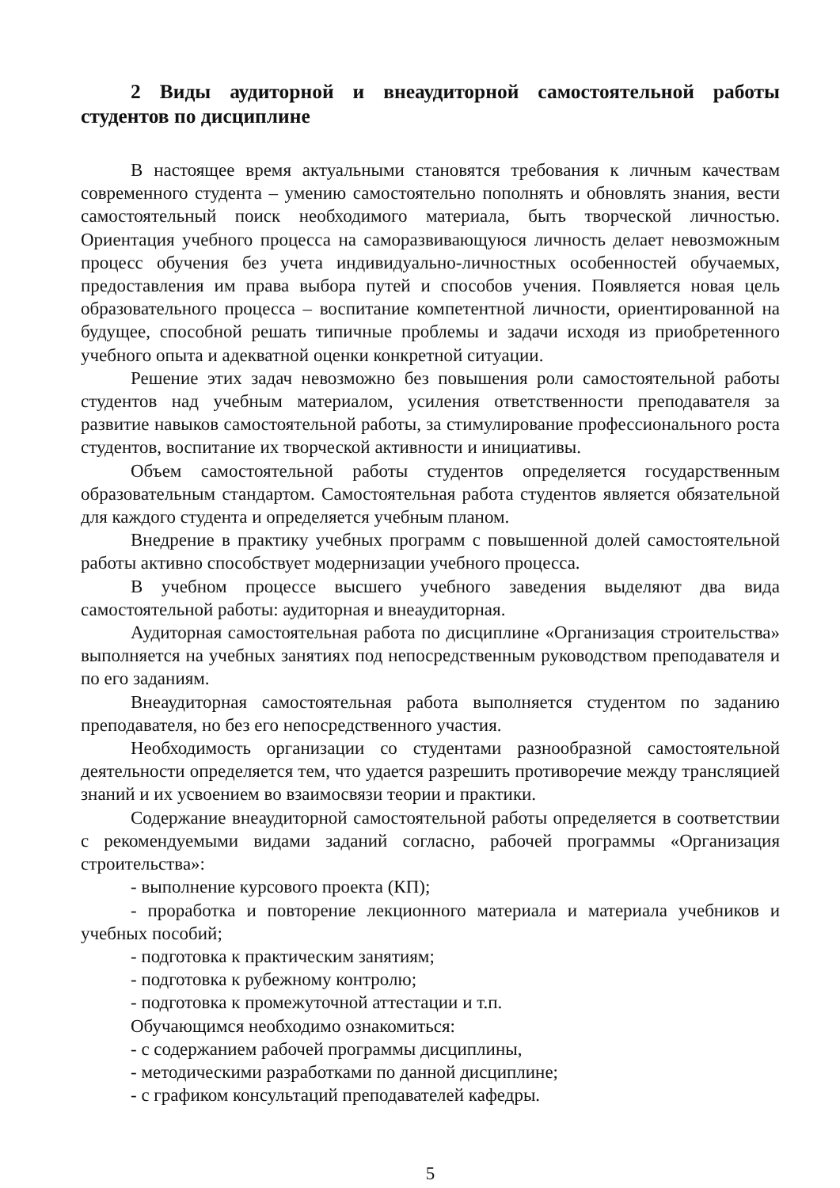2 Виды аудиторной и внеаудиторной самостоятельной работы студентов по дисциплине
В настоящее время актуальными становятся требования к личным качествам современного студента – умению самостоятельно пополнять и обновлять знания, вести самостоятельный поиск необходимого материала, быть творческой личностью. Ориентация учебного процесса на саморазвивающуюся личность делает невозможным процесс обучения без учета индивидуально-личностных особенностей обучаемых, предоставления им права выбора путей и способов учения. Появляется новая цель образовательного процесса – воспитание компетентной личности, ориентированной на будущее, способной решать типичные проблемы и задачи исходя из приобретенного учебного опыта и адекватной оценки конкретной ситуации.
Решение этих задач невозможно без повышения роли самостоятельной работы студентов над учебным материалом, усиления ответственности преподавателя за развитие навыков самостоятельной работы, за стимулирование профессионального роста студентов, воспитание их творческой активности и инициативы.
Объем самостоятельной работы студентов определяется государственным образовательным стандартом. Самостоятельная работа студентов является обязательной для каждого студента и определяется учебным планом.
Внедрение в практику учебных программ с повышенной долей самостоятельной работы активно способствует модернизации учебного процесса.
В учебном процессе высшего учебного заведения выделяют два вида самостоятельной работы: аудиторная и внеаудиторная.
Аудиторная самостоятельная работа по дисциплине «Организация строительства» выполняется на учебных занятиях под непосредственным руководством преподавателя и по его заданиям.
Внеаудиторная самостоятельная работа выполняется студентом по заданию преподавателя, но без его непосредственного участия.
Необходимость организации со студентами разнообразной самостоятельной деятельности определяется тем, что удается разрешить противоречие между трансляцией знаний и их усвоением во взаимосвязи теории и практики.
Содержание внеаудиторной самостоятельной работы определяется в соответствии с рекомендуемыми видами заданий согласно, рабочей программы «Организация строительства»:
- выполнение курсового проекта (КП);
- проработка и повторение лекционного материала и материала учебников и учебных пособий;
- подготовка к практическим занятиям;
- подготовка к рубежному контролю;
- подготовка к промежуточной аттестации и т.п.
Обучающимся необходимо ознакомиться:
- с содержанием рабочей программы дисциплины,
- методическими разработками по данной дисциплине;
- с графиком консультаций преподавателей кафедры.
5